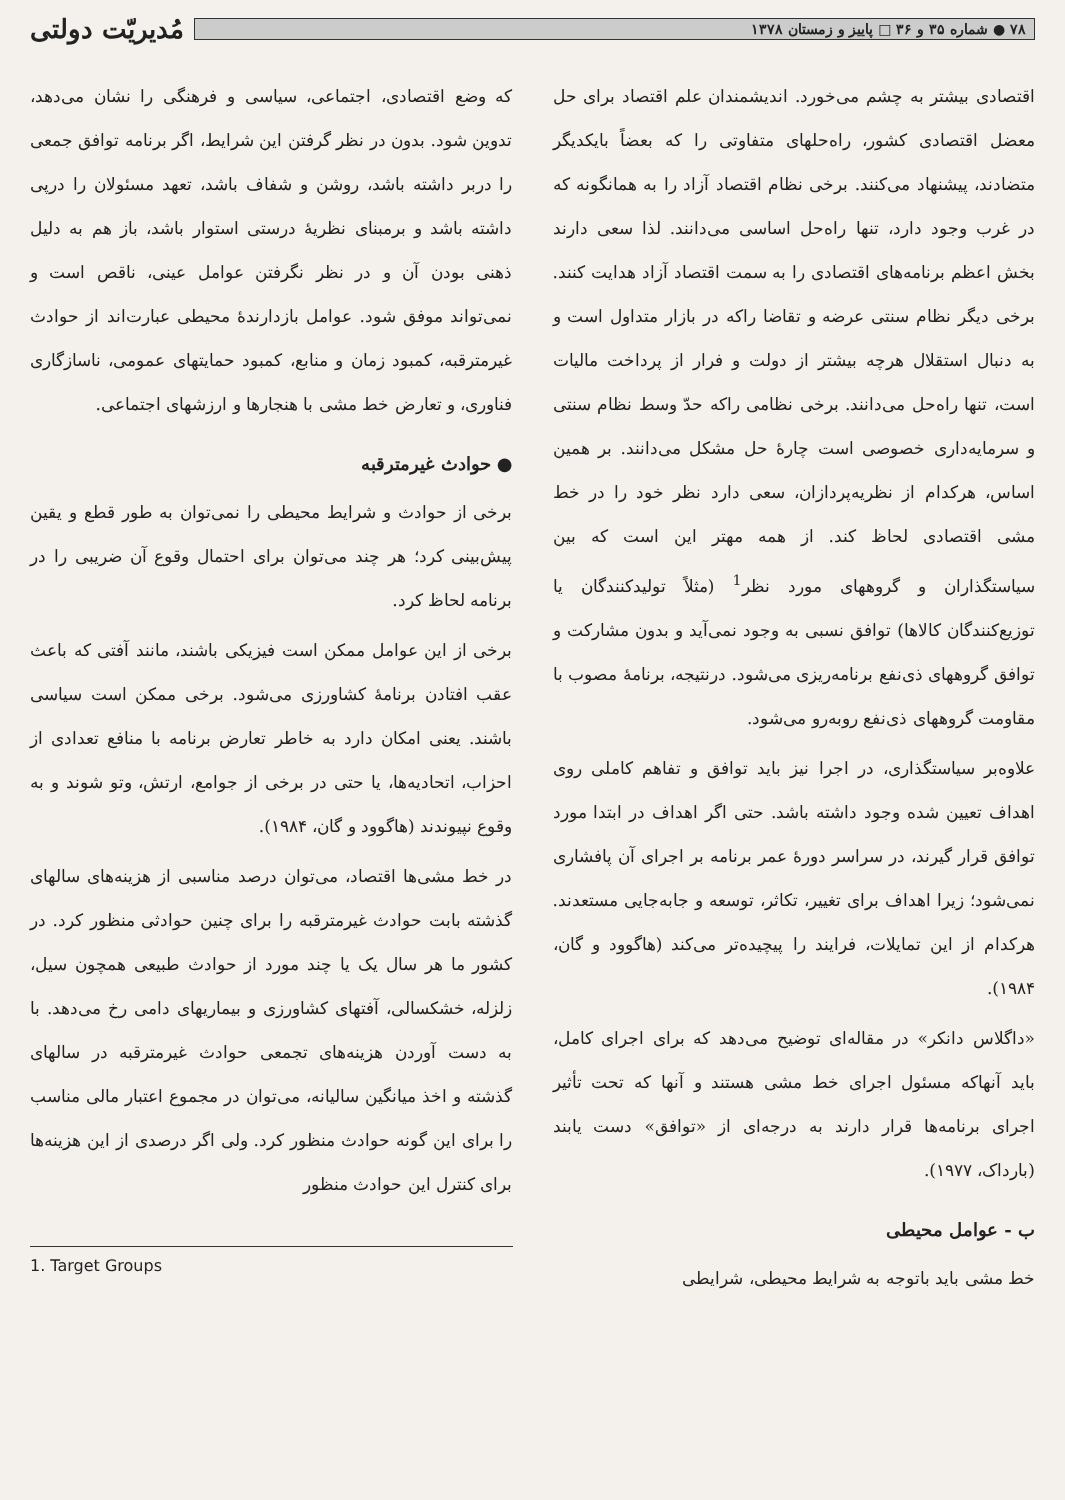۷۸ ● شماره ۳۵ و ۳۶ □ پاییز و زمستان ۱۳۷۸
مُدیریّت دولتی
اقتصادی بیشتر به چشم می‌خورد. اندیشمندان علم اقتصاد برای حل معضل اقتصادی کشور، راه‌حلهای متفاوتی را که بعضاً بایکدیگر متضادند، پیشنهاد می‌کنند. برخی نظام اقتصاد آزاد را به همانگونه که در غرب وجود دارد، تنها راه‌حل اساسی می‌دانند. لذا سعی دارند بخش اعظم برنامه‌های اقتصادی را به سمت اقتصاد آزاد هدایت کنند. برخی دیگر نظام سنتی عرضه و تقاضا راکه در بازار متداول است و به دنبال استقلال هرچه بیشتر از دولت و فرار از پرداخت مالیات است، تنها راه‌حل می‌دانند. برخی نظامی راکه حدّ وسط نظام سنتی و سرمایه‌داری خصوصی است چارهٔ حل مشکل می‌دانند. بر همین اساس، هرکدام از نظریه‌پردازان، سعی دارد نظر خود را در خط مشی اقتصادی لحاظ کند. از همه مهتر این است که بین سیاستگذاران و گروههای مورد نظر<sup>1</sup> (مثلاً تولیدکنندگان یا توزیع‌کنندگان کالاها) توافق نسبی به وجود نمی‌آید و بدون مشارکت و توافق گروههای ذی‌نفع برنامه‌ریزی می‌شود. درنتیجه، برنامهٔ مصوب با مقاومت گروههای ذی‌نفع روبه‌رو می‌شود.
علاوه‌بر سیاستگذاری، در اجرا نیز باید توافق و تفاهم کاملی روی اهداف تعیین شده وجود داشته باشد. حتی اگر اهداف در ابتدا مورد توافق قرار گیرند، در سراسر دورهٔ عمر برنامه بر اجرای آن پافشاری نمی‌شود؛ زیرا اهداف برای تغییر، تکاثر، توسعه و جابه‌جایی مستعدند. هرکدام از این تمایلات، فرایند را پیچیده‌تر می‌کند (هاگوود و گان، ۱۹۸۴).
«داگلاس دانکر» در مقاله‌ای توضیح می‌دهد که برای اجرای کامل، باید آنهاکه مسئول اجرای خط مشی هستند و آنها که تحت تأثیر اجرای برنامه‌ها قرار دارند به درجه‌ای از «توافق» دست یابند (بارداک، ۱۹۷۷).
ب - عوامل محیطی
خط مشی باید باتوجه به شرایط محیطی، شرایطی
که وضع اقتصادی، اجتماعی، سیاسی و فرهنگی را نشان می‌دهد، تدوین شود. بدون در نظر گرفتن این شرایط، اگر برنامه توافق جمعی را دربر داشته باشد، روشن و شفاف باشد، تعهد مسئولان را درپی داشته باشد و برمبنای نظریهٔ درستی استوار باشد، باز هم به دلیل ذهنی بودن آن و در نظر نگرفتن عوامل عینی، ناقص است و نمی‌تواند موفق شود. عوامل بازدارندهٔ محیطی عبارت‌اند از حوادث غیرمترقبه، کمبود زمان و منابع، کمبود حمایتهای عمومی، ناسازگاری فناوری، و تعارض خط مشی با هنجارها و ارزشهای اجتماعی.
● حوادث غیرمترقبه
برخی از حوادث و شرایط محیطی را نمی‌توان به طور قطع و یقین پیش‌بینی کرد؛ هر چند می‌توان برای احتمال وقوع آن ضریبی را در برنامه لحاظ کرد.
برخی از این عوامل ممکن است فیزیکی باشند، مانند آفتی که باعث عقب افتادن برنامهٔ کشاورزی می‌شود. برخی ممکن است سیاسی باشند. یعنی امکان دارد به خاطر تعارض برنامه با منافع تعدادی از احزاب، اتحادیه‌ها، یا حتی در برخی از جوامع، ارتش، وتو شوند و به وقوع نپیوندند (هاگوود و گان، ۱۹۸۴).
در خط مشی‌ها اقتصاد، می‌توان درصد مناسبی از هزینه‌های سالهای گذشته بابت حوادث غیرمترقبه را برای چنین حوادثی منظور کرد. در کشور ما هر سال یک یا چند مورد از حوادث طبیعی همچون سیل، زلزله، خشکسالی، آفتهای کشاورزی و بیماریهای دامی رخ می‌دهد. با به دست آوردن هزینه‌های تجمعی حوادث غیرمترقبه در سالهای گذشته و اخذ میانگین سالیانه، می‌توان در مجموع اعتبار مالی مناسب را برای این گونه حوادث منظور کرد. ولی اگر درصدی از این هزینه‌ها برای کنترل این حوادث منظور
1. Target Groups